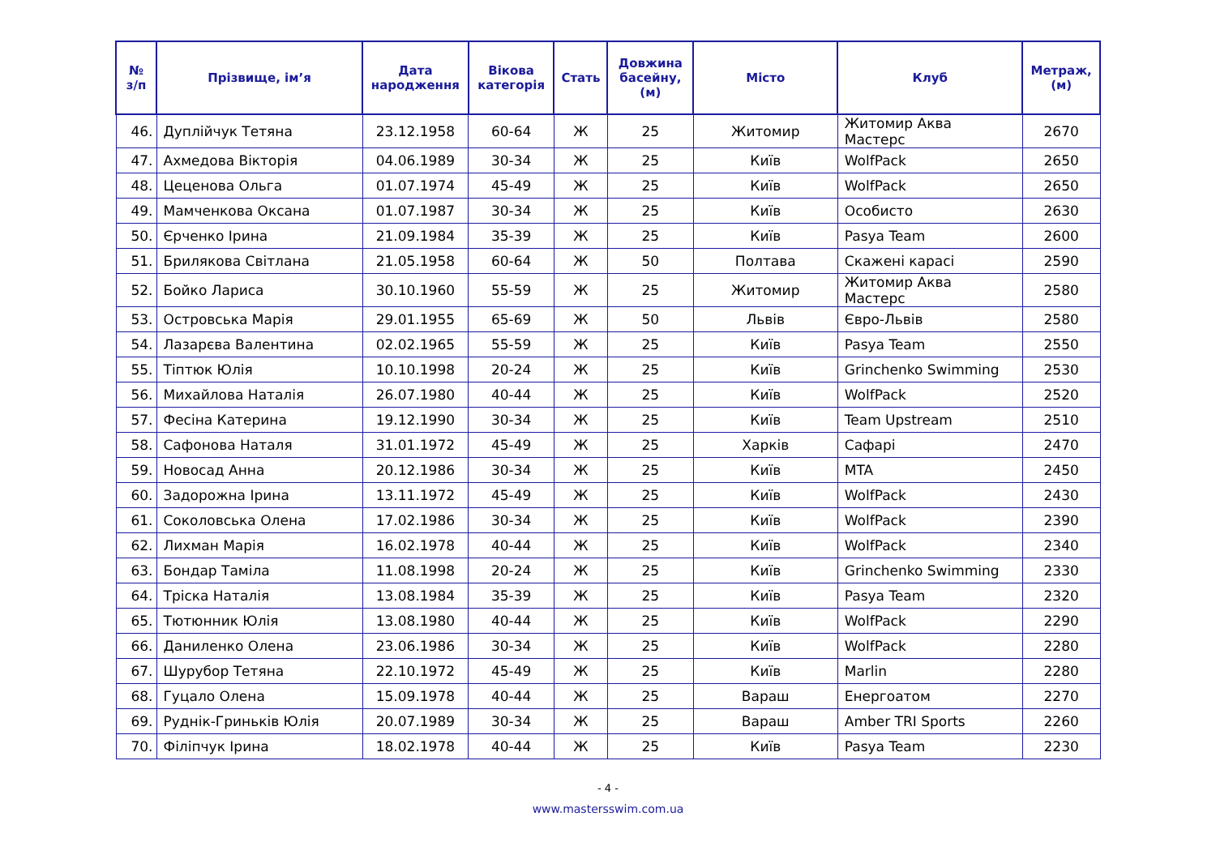| № з/п | Прізвище, ім’я | Дата народження | Вікова категорія | Стать | Довжина басейну, (м) | Місто | Клуб | Метраж, (м) |
| --- | --- | --- | --- | --- | --- | --- | --- | --- |
| 46. | Дуплійчук Тетяна | 23.12.1958 | 60-64 | Ж | 25 | Житомир | Житомир Аква Мастерс | 2670 |
| 47. | Ахмедова Вікторія | 04.06.1989 | 30-34 | Ж | 25 | Київ | WolfPack | 2650 |
| 48. | Цеценова Ольга | 01.07.1974 | 45-49 | Ж | 25 | Київ | WolfPack | 2650 |
| 49. | Мамченкова Оксана | 01.07.1987 | 30-34 | Ж | 25 | Київ | Особисто | 2630 |
| 50. | Єрченко Ірина | 21.09.1984 | 35-39 | Ж | 25 | Київ | Pasya Team | 2600 |
| 51. | Брилякова Світлана | 21.05.1958 | 60-64 | Ж | 50 | Полтава | Скажені карасі | 2590 |
| 52. | Бойко Лариса | 30.10.1960 | 55-59 | Ж | 25 | Житомир | Житомир Аква Мастерс | 2580 |
| 53. | Островська Марія | 29.01.1955 | 65-69 | Ж | 50 | Львів | Євро-Львів | 2580 |
| 54. | Лазарєва Валентина | 02.02.1965 | 55-59 | Ж | 25 | Київ | Pasya Team | 2550 |
| 55. | Тіптюк Юлія | 10.10.1998 | 20-24 | Ж | 25 | Київ | Grinchenko Swimming | 2530 |
| 56. | Михайлова Наталія | 26.07.1980 | 40-44 | Ж | 25 | Київ | WolfPack | 2520 |
| 57. | Фесіна Катерина | 19.12.1990 | 30-34 | Ж | 25 | Київ | Team Upstream | 2510 |
| 58. | Сафонова Наталя | 31.01.1972 | 45-49 | Ж | 25 | Харків | Сафарі | 2470 |
| 59. | Новосад Анна | 20.12.1986 | 30-34 | Ж | 25 | Київ | MTA | 2450 |
| 60. | Задорожна Ірина | 13.11.1972 | 45-49 | Ж | 25 | Київ | WolfPack | 2430 |
| 61. | Соколовська Олена | 17.02.1986 | 30-34 | Ж | 25 | Київ | WolfPack | 2390 |
| 62. | Лихман Марія | 16.02.1978 | 40-44 | Ж | 25 | Київ | WolfPack | 2340 |
| 63. | Бондар Таміла | 11.08.1998 | 20-24 | Ж | 25 | Київ | Grinchenko Swimming | 2330 |
| 64. | Тріска Наталія | 13.08.1984 | 35-39 | Ж | 25 | Київ | Pasya Team | 2320 |
| 65. | Тютюнник Юлія | 13.08.1980 | 40-44 | Ж | 25 | Київ | WolfPack | 2290 |
| 66. | Даниленко Олена | 23.06.1986 | 30-34 | Ж | 25 | Київ | WolfPack | 2280 |
| 67. | Шурубор Тетяна | 22.10.1972 | 45-49 | Ж | 25 | Київ | Marlin | 2280 |
| 68. | Гуцало Олена | 15.09.1978 | 40-44 | Ж | 25 | Вараш | Енергоатом | 2270 |
| 69. | Руднік-Гриньків Юлія | 20.07.1989 | 30-34 | Ж | 25 | Вараш | Amber TRI Sports | 2260 |
| 70. | Філіпчук Ірина | 18.02.1978 | 40-44 | Ж | 25 | Київ | Pasya Team | 2230 |
- 4 -
www.mastersswim.com.ua